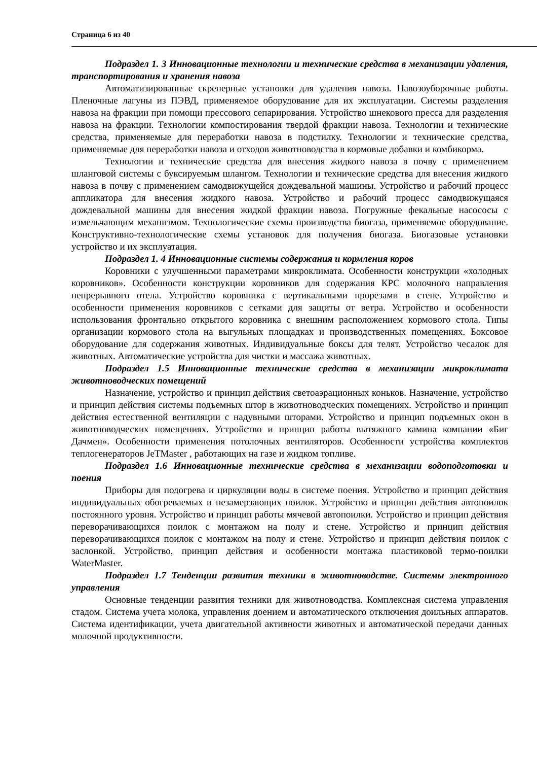Страница 6 из 40
Подраздел 1. 3 Инновационные технологии и технические средства в механизации удаления, транспортирования и хранения навоза
Автоматизированные скреперные установки для удаления навоза. Навозоуборочные роботы. Пленочные лагуны из ПЭВД, применяемое оборудование для их эксплуатации. Системы разделения навоза на фракции при помощи прессового сепарирования. Устройство шнекового пресса для разделения навоза на фракции. Технологии компостирования твердой фракции навоза. Технологии и технические средства, применяемые для переработки навоза в подстилку. Технологии и технические средства, применяемые для переработки навоза и отходов животноводства в кормовые добавки и комбикорма.
Технологии и технические средства для внесения жидкого навоза в почву с применением шланговой системы с буксируемым шлангом. Технологии и технические средства для внесения жидкого навоза в почву с применением самодвижущейся дождевальной машины. Устройство и рабочий процесс аппликатора для внесения жидкого навоза. Устройство и рабочий процесс самодвижущаяся дождевальной машины для внесения жидкой фракции навоза. Погружные фекальные насососы с измельчающим механизмом. Технологические схемы производства биогаза, применяемое оборудование. Конструктивно-технологические схемы установок для получения биогаза. Биогазовые установки устройство и их эксплуатация.
Подраздел 1. 4 Инновационные системы содержания и кормления коров
Коровники с улучшенными параметрами микроклимата. Особенности конструкции «холодных коровников». Особенности конструкции коровников для содержания КРС молочного направления непрерывного отела. Устройство коровника с вертикальными прорезами в стене. Устройство и особенности применения коровников с сетками для защиты от ветра. Устройство и особенности использования фронтально открытого коровника с внешним расположением кормового стола. Типы организации кормового стола на выгульных площадках и производственных помещениях. Боксовое оборудование для содержания животных. Индивидуальные боксы для телят. Устройство чесалок для животных. Автоматические устройства для чистки и массажа животных.
Подраздел 1.5 Инновационные технические средства в механизации микроклимата животноводческих помещений
Назначение, устройство и принцип действия светоаэрационных коньков. Назначение, устройство и принцип действия системы подъемных штор в животноводческих помещениях. Устройство и принцип действия естественной вентиляции с надувными шторами. Устройство и принцип подъемных окон в животноводческих помещениях. Устройство и принцип работы вытяжного камина компании «Биг Дачмен». Особенности применения потолочных вентиляторов. Особенности устройства комплектов теплогенераторов JeTMaster , работающих на газе и жидком топливе.
Подраздел 1.6 Инновационные технические средства в механизации водоподготовки и поения
Приборы для подогрева и циркуляции воды в системе поения. Устройство и принцип действия индивидуальных обогреваемых и незамерзающих поилок. Устройство и принцип действия автопоилок постоянного уровня. Устройство и принцип работы мячевой автопоилки. Устройство и принцип действия переворачивающихся поилок с монтажом на полу и стене. Устройство и принцип действия переворачивающихся поилок с монтажом на полу и стене. Устройство и принцип действия поилок с заслонкой. Устройство, принцип действия и особенности монтажа пластиковой термо-поилки WaterMaster.
Подраздел 1.7 Тенденции развития техники в животноводстве. Системы электронного управления
Основные тенденции развития техники для животноводства. Комплексная система управления стадом. Система учета молока, управления доением и автоматического отключения доильных аппаратов. Система идентификации, учета двигательной активности животных и автоматической передачи данных молочной продуктивности.